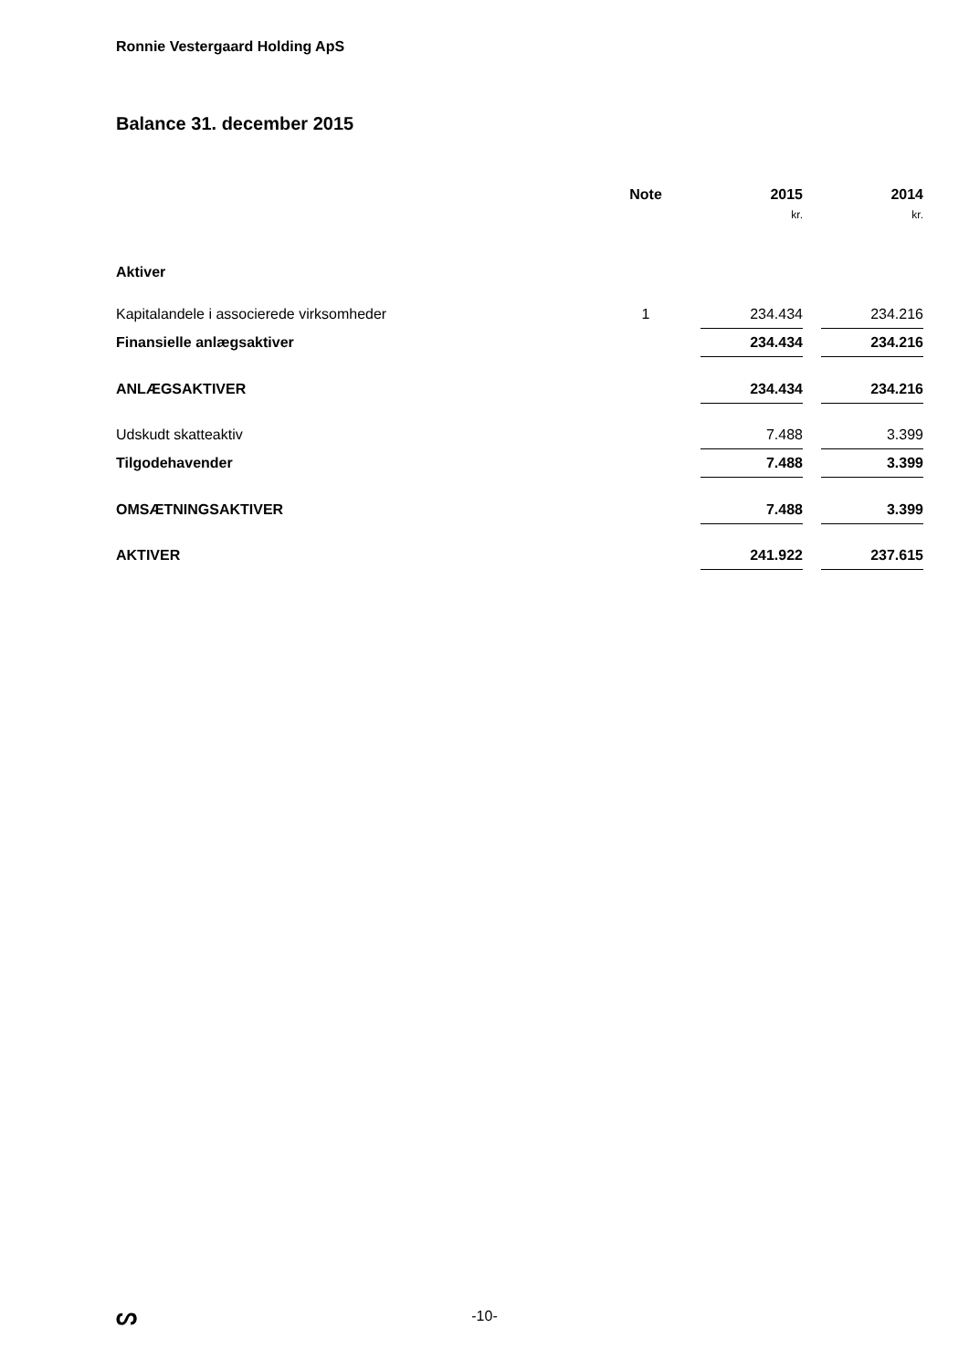Ronnie Vestergaard Holding ApS
Balance 31. december 2015
| | Note | 2015 | | 2014 |
| --- | --- | --- | --- | --- |
| | | kr. | | kr. |
| Aktiver | | | | |
| Kapitalandele i associerede virksomheder | 1 | 234.434 | | 234.216 |
| Finansielle anlægsaktiver | | 234.434 | | 234.216 |
| ANLÆGSAKTIVER | | 234.434 | | 234.216 |
| Udskudt skatteaktiv | | 7.488 | | 3.399 |
| Tilgodehavender | | 7.488 | | 3.399 |
| OMSÆTNINGSAKTIVER | | 7.488 | | 3.399 |
| AKTIVER | | 241.922 | | 237.615 |
ᔕ
-10-